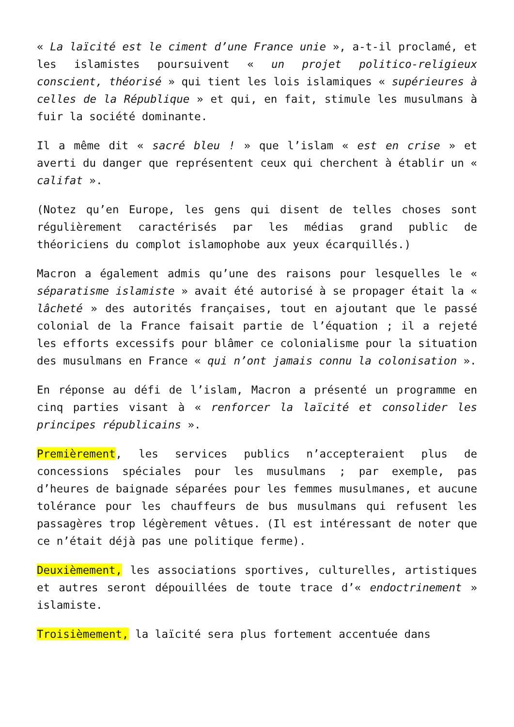« La laïcité est le ciment d’une France unie », a-t-il proclamé, et les islamistes poursuivent « un projet politico-religieux conscient, théorisé » qui tient les lois islamiques « supérieures à celles de la République » et qui, en fait, stimule les musulmans à fuir la société dominante.
Il a même dit « sacré bleu ! » que l’islam « est en crise » et averti du danger que représentent ceux qui cherchent à établir un « califat ».
(Notez qu’en Europe, les gens qui disent de telles choses sont régulièrement caractérisés par les médias grand public de théoriciens du complot islamophobe aux yeux écarquillés.)
Macron a également admis qu’une des raisons pour lesquelles le « séparatisme islamiste » avait été autorisé à se propager était la « lâcheté » des autorités françaises, tout en ajoutant que le passé colonial de la France faisait partie de l’équation ; il a rejeté les efforts excessifs pour blâmer ce colonialisme pour la situation des musulmans en France « qui n’ont jamais connu la colonisation ».
En réponse au défi de l’islam, Macron a présenté un programme en cinq parties visant à « renforcer la laïcité et consolider les principes républicains ».
Premièrement, les services publics n’accepteraient plus de concessions spéciales pour les musulmans ; par exemple, pas d’heures de baignade séparées pour les femmes musulmanes, et aucune tolérance pour les chauffeurs de bus musulmans qui refusent les passagères trop légèrement vêtues. (Il est intéressant de noter que ce n’était déjà pas une politique ferme).
Deuxièmement, les associations sportives, culturelles, artistiques et autres seront dépouillées de toute trace d’« endoctrinement » islamiste.
Troisièmement, la laïcité sera plus fortement accentuée dans